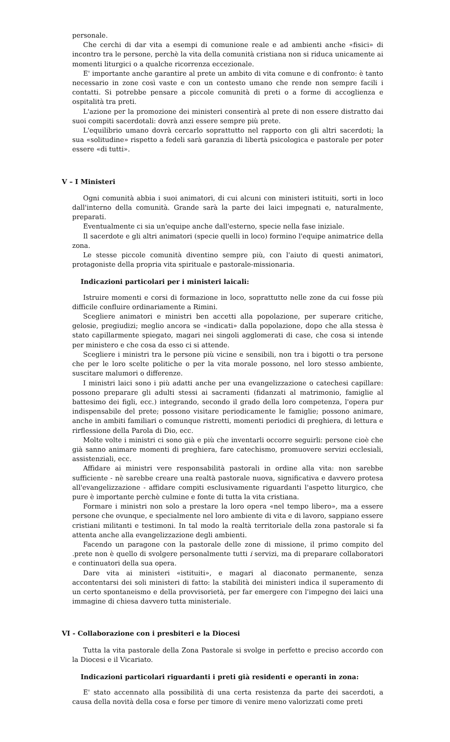personale.
Che cerchi di dar vita a esempi di comunione reale e ad ambienti anche «fisici» di incontro tra le persone, perchè la vita della comunità cristiana non si riduca unicamente ai momenti liturgici o a qualche ricorrenza eccezionale.
E' importante anche garantire al prete un ambito di vita comune e di confronto: è tanto necessario in zone così vaste e con un contesto umano che rende non sempre facili i contatti. Si potrebbe pensare a piccole comunità di preti o a forme di accoglienza e ospitalità tra preti.
L'azione per la promozione dei ministeri consentirà al prete di non essere distratto dai suoi compiti sacerdotali: dovrà anzi essere sempre più prete.
L'equilibrio umano dovrà cercarlo soprattutto nel rapporto con gli altri sacerdoti; la sua «solitudine» rispetto a fedeli sarà garanzia di libertà psicologica e pastorale per poter essere «di tutti».
V – I Ministeri
Ogni comunità abbia i suoi animatori, di cui alcuni con ministeri istituiti, sorti in loco dall'interno della comunità. Grande sarà la parte dei laici impegnati e, naturalmente, preparati.
Eventualmente ci sia un'equipe anche dall'esterno, specie nella fase iniziale.
Il sacerdote e gli altri animatori (specie quelli in loco) formino l'equipe animatrice della zona.
Le stesse piccole comunità diventino sempre più, con l'aiuto di questi animatori, protagoniste della propria vita spirituale e pastorale-missionaria.
Indicazioni particolari per i ministeri laicali:
Istruire momenti e corsi di formazione in loco, soprattutto nelle zone da cui fosse più difficile confluire ordinariamente a Rimini.
Scegliere animatori e ministri ben accetti alla popolazione, per superare critiche, gelosie, pregiudizi; meglio ancora se «indicati» dalla popolazione, dopo che alla stessa è stato capillarmente spiegato, magari nei singoli agglomerati di case, che cosa si intende per ministero e che cosa da esso ci si attende.
Scegliere i ministri tra le persone più vicine e sensibili, non tra i bigotti o tra persone che per le loro scelte politiche o per la vita morale possono, nel loro stesso ambiente, suscitare malumori o differenze.
I ministri laici sono i più adatti anche per una evangelizzazione o catechesi capillare: possono preparare gli adulti stessi ai sacramenti (fidanzati al matrimonio, famiglie al battesimo dei figli, ecc.) integrando, secondo il grado della loro competenza, l'opera pur indispensabile del prete; possono visitare periodicamente le famiglie; possono animare, anche in ambiti familiari o comunque ristretti, momenti periodici di preghiera, di lettura e rirflessione della Parola di Dio, ecc.
Molte volte i ministri ci sono già e più che inventarli occorre seguirli: persone cioè che già sanno animare momenti di preghiera, fare catechismo, promuovere servizi ecclesiali, assistenziali, ecc.
Affidare ai ministri vere responsabilità pastorali in ordine alla vita: non sarebbe sufficiente - nè sarebbe creare una realtà pastorale nuova, significativa e davvero protesa all'evangelizzazione - affidare compiti esclusivamente riguardanti l'aspetto liturgico, che pure è importante perchè culmine e fonte di tutta la vita cristiana.
Formare i ministri non solo a prestare la loro opera «nel tempo libero», ma a essere persone che ovunque, e specialmente nel loro ambiente di vita e di lavoro, sappiano essere cristiani militanti e testimoni. In tal modo la realtà territoriale della zona pastorale si fa attenta anche alla evangelizzazione degli ambienti.
Facendo un paragone con la pastorale delle zone di missione, il primo compito del .prete non è quello di svolgere personalmente tutti i servizi, ma di preparare collaboratori e continuatori della sua opera.
Dare vita ai ministeri «istituiti», e magari al diaconato permanente, senza accontentarsi dei soli ministeri di fatto: la stabilità dei ministeri indica il superamento di un certo spontaneismo e della provvisorietà, per far emergere con l'impegno dei laici una immagine di chiesa davvero tutta ministeriale.
VI - Collaborazione con i presbiteri e la Diocesi
Tutta la vita pastorale della Zona Pastorale si svolge in perfetto e preciso accordo con la Diocesi e il Vicariato.
Indicazioni particolari riguardanti i preti già residenti e operanti in zona:
E' stato accennato alla possibilità di una certa resistenza da parte dei sacerdoti, a causa della novità della cosa e forse per timore di venire meno valorizzati come preti